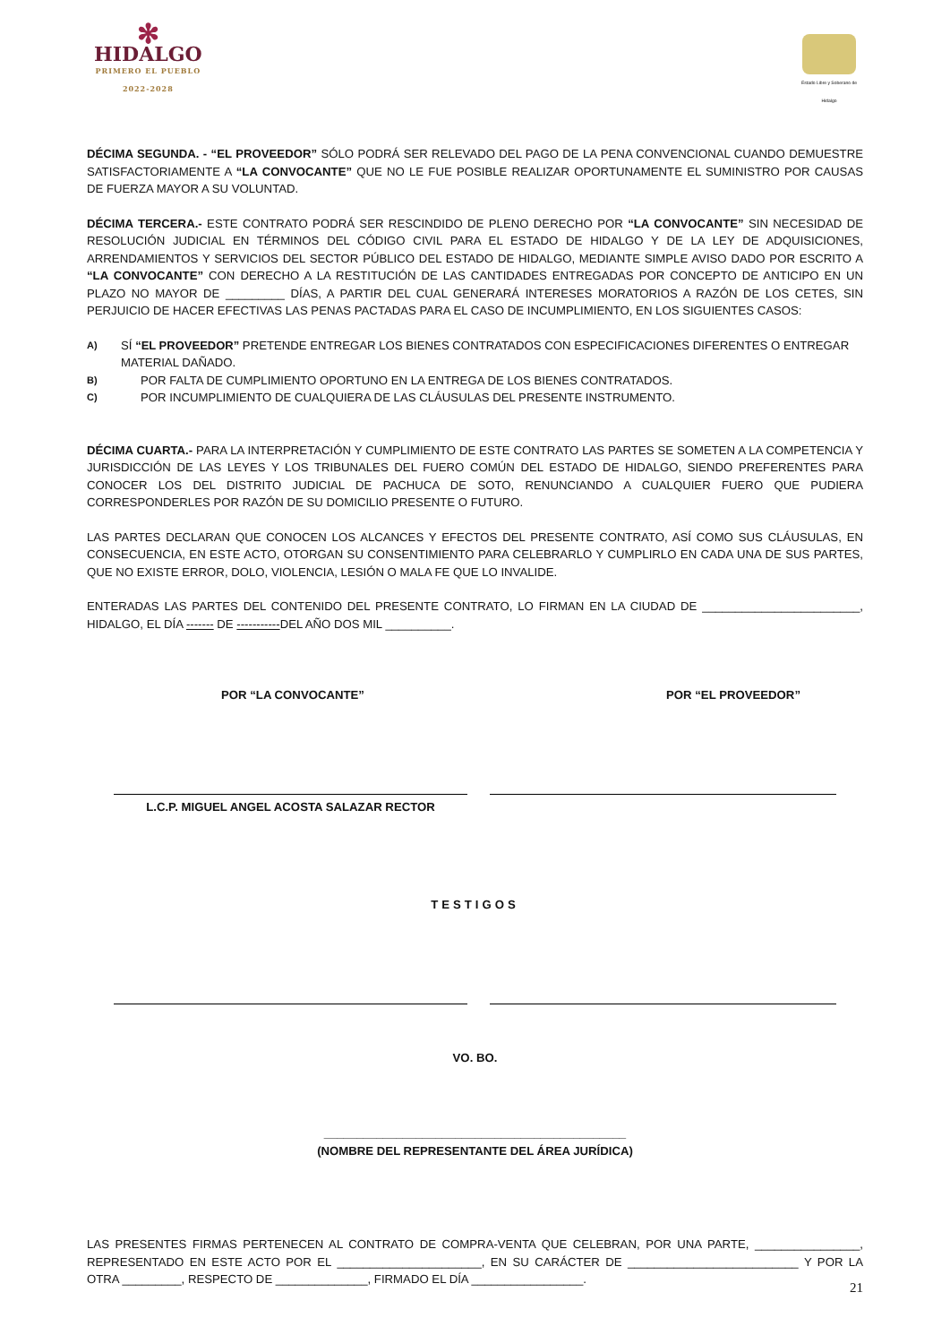✻
HIDALGO
PRIMERO EL PUEBLO
2022-2028
Estado Libre y Soberano de Hidalgo
DÉCIMA SEGUNDA. - “EL PROVEEDOR” SÓLO PODRÁ SER RELEVADO DEL PAGO DE LA PENA CONVENCIONAL CUANDO DEMUESTRE SATISFACTORIAMENTE A “LA CONVOCANTE” QUE NO LE FUE POSIBLE REALIZAR OPORTUNAMENTE EL SUMINISTRO POR CAUSAS DE FUERZA MAYOR A SU VOLUNTAD.
DÉCIMA TERCERA.- ESTE CONTRATO PODRÁ SER RESCINDIDO DE PLENO DERECHO POR “LA CONVOCANTE” SIN NECESIDAD DE RESOLUCIÓN JUDICIAL EN TÉRMINOS DEL CÓDIGO CIVIL PARA EL ESTADO DE HIDALGO Y DE LA LEY DE ADQUISICIONES, ARRENDAMIENTOS Y SERVICIOS DEL SECTOR PÚBLICO DEL ESTADO DE HIDALGO, MEDIANTE SIMPLE AVISO DADO POR ESCRITO A “LA CONVOCANTE” CON DERECHO A LA RESTITUCIÓN DE LAS CANTIDADES ENTREGADAS POR CONCEPTO DE ANTICIPO EN UN PLAZO NO MAYOR DE _________ DÍAS, A PARTIR DEL CUAL GENERARÁ INTERESES MORATORIOS A RAZÓN DE LOS CETES, SIN PERJUICIO DE HACER EFECTIVAS LAS PENAS PACTADAS PARA EL CASO DE INCUMPLIMIENTO, EN LOS SIGUIENTES CASOS:
A) SÍ “EL PROVEEDOR” PRETENDE ENTREGAR LOS BIENES CONTRATADOS CON ESPECIFICACIONES DIFERENTES O ENTREGAR MATERIAL DAÑADO.
B) POR FALTA DE CUMPLIMIENTO OPORTUNO EN LA ENTREGA DE LOS BIENES CONTRATADOS.
C) POR INCUMPLIMIENTO DE CUALQUIERA DE LAS CLÁUSULAS DEL PRESENTE INSTRUMENTO.
DÉCIMA CUARTA.- PARA LA INTERPRETACIÓN Y CUMPLIMIENTO DE ESTE CONTRATO LAS PARTES SE SOMETEN A LA COMPETENCIA Y JURISDICCIÓN DE LAS LEYES Y LOS TRIBUNALES DEL FUERO COMÚN DEL ESTADO DE HIDALGO, SIENDO PREFERENTES PARA CONOCER LOS DEL DISTRITO JUDICIAL DE PACHUCA DE SOTO, RENUNCIANDO A CUALQUIER FUERO QUE PUDIERA CORRESPONDERLES POR RAZÓN DE SU DOMICILIO PRESENTE O FUTURO.
LAS PARTES DECLARAN QUE CONOCEN LOS ALCANCES Y EFECTOS DEL PRESENTE CONTRATO, ASÍ COMO SUS CLÁUSULAS, EN CONSECUENCIA, EN ESTE ACTO, OTORGAN SU CONSENTIMIENTO PARA CELEBRARLO Y CUMPLIRLO EN CADA UNA DE SUS PARTES, QUE NO EXISTE ERROR, DOLO, VIOLENCIA, LESIÓN O MALA FE QUE LO INVALIDE.
ENTERADAS LAS PARTES DEL CONTENIDO DEL PRESENTE CONTRATO, LO FIRMAN EN LA CIUDAD DE ________________________, HIDALGO, EL DÍA ------- DE -----------DEL AÑO DOS MIL __________.
POR “LA CONVOCANTE” POR “EL PROVEEDOR”
L.C.P. MIGUEL ANGEL ACOSTA SALAZAR RECTOR
TESTIGOS
VO. BO.
______________________________________________
(NOMBRE DEL REPRESENTANTE DEL ÁREA JURÍDICA)
LAS PRESENTES FIRMAS PERTENECEN AL CONTRATO DE COMPRA-VENTA QUE CELEBRAN, POR UNA PARTE, ________________, REPRESENTADO EN ESTE ACTO POR EL ______________________, EN SU CARÁCTER DE __________________________ Y POR LA OTRA _________, RESPECTO DE ______________, FIRMADO EL DÍA _________________.
21